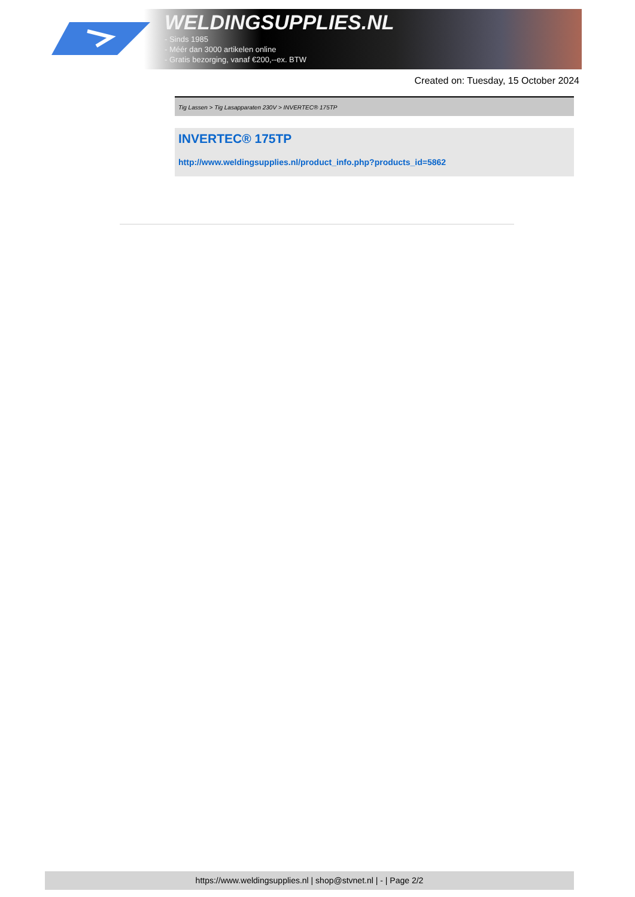WELDINGSUPPLIES.NL
- Sinds 1985
- Méér dan 3000 artikelen online
- Gratis bezorging, vanaf €200,--ex. BTW
Created on: Tuesday, 15 October 2024
Tig Lassen > Tig Lasapparaten 230V > INVERTEC® 175TP
INVERTEC® 175TP
http://www.weldingsupplies.nl/product_info.php?products_id=5862
https://www.weldingsupplies.nl | shop@stvnet.nl | - | Page 2/2